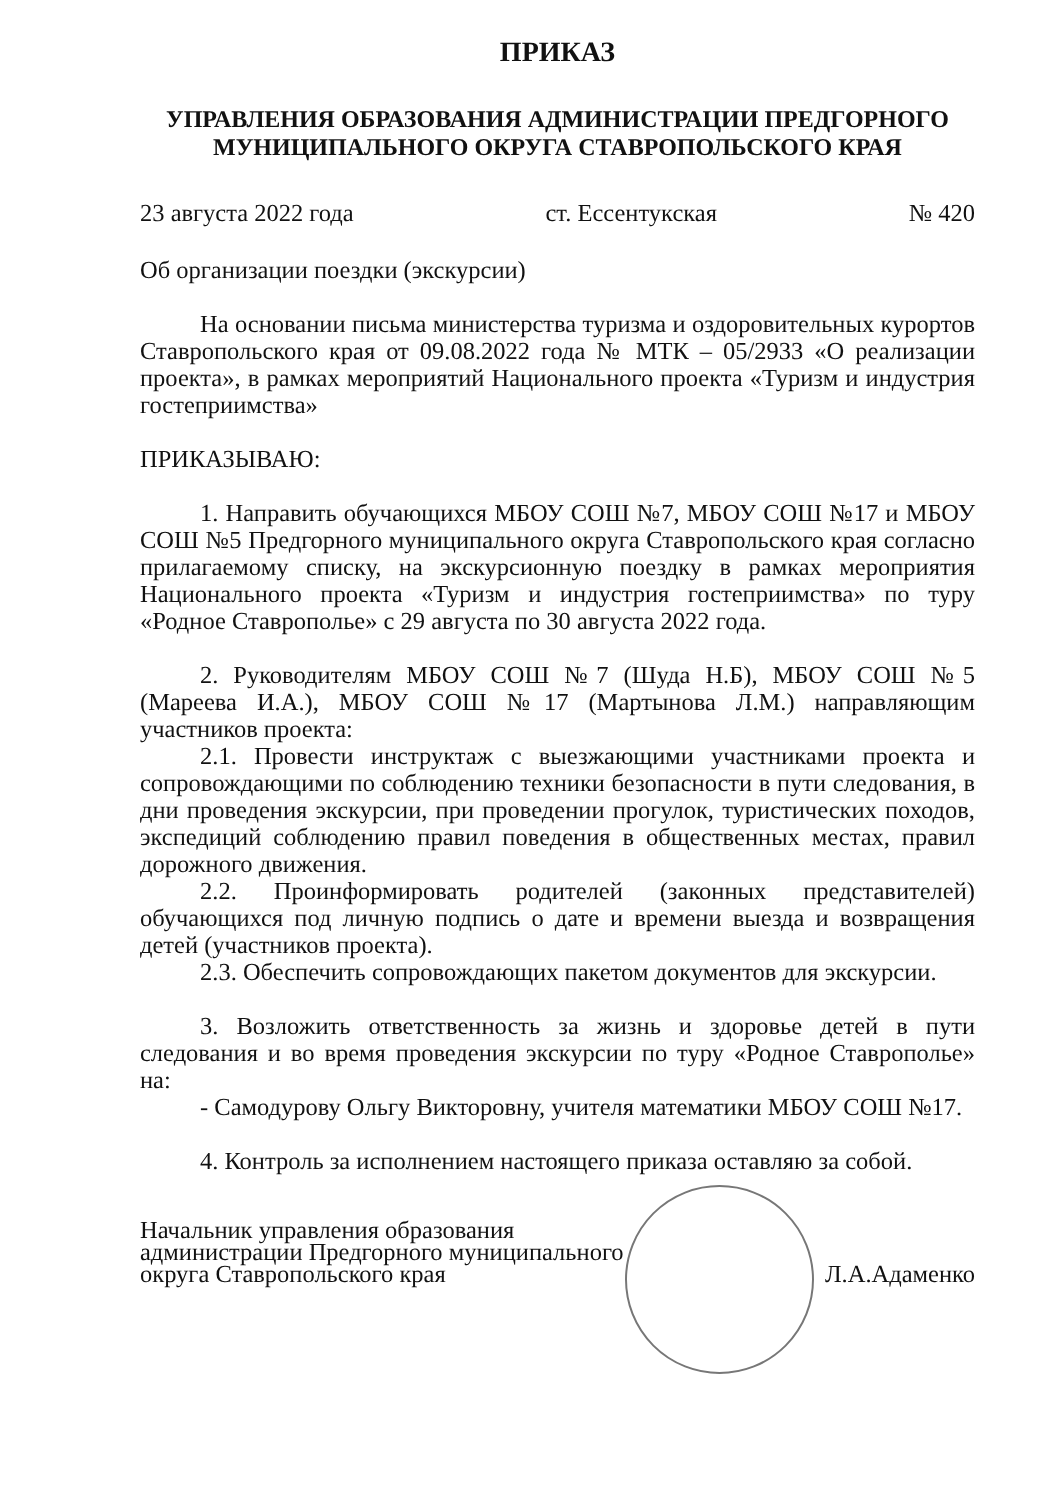ПРИКАЗ
УПРАВЛЕНИЯ ОБРАЗОВАНИЯ АДМИНИСТРАЦИИ ПРЕДГОРНОГО МУНИЦИПАЛЬНОГО ОКРУГА СТАВРОПОЛЬСКОГО КРАЯ
23 августа 2022 года ст. Ессентукская № 420
Об организации поездки (экскурсии)
На основании письма министерства туризма и оздоровительных курортов Ставропольского края от 09.08.2022 года № МТК – 05/2933 «О реализации проекта», в рамках мероприятий Национального проекта «Туризм и индустрия гостеприимства»
ПРИКАЗЫВАЮ:
1. Направить обучающихся МБОУ СОШ №7, МБОУ СОШ №17 и МБОУ СОШ №5 Предгорного муниципального округа Ставропольского края согласно прилагаемому списку, на экскурсионную поездку в рамках мероприятия Национального проекта «Туризм и индустрия гостеприимства» по туру «Родное Ставрополье» с 29 августа по 30 августа 2022 года.
2. Руководителям МБОУ СОШ №7 (Шуда Н.Б), МБОУ СОШ №5 (Мареева И.А.), МБОУ СОШ №17 (Мартынова Л.М.) направляющим участников проекта:
2.1. Провести инструктаж с выезжающими участниками проекта и сопровождающими по соблюдению техники безопасности в пути следования, в дни проведения экскурсии, при проведении прогулок, туристических походов, экспедиций соблюдению правил поведения в общественных местах, правил дорожного движения.
2.2. Проинформировать родителей (законных представителей) обучающихся под личную подпись о дате и времени выезда и возвращения детей (участников проекта).
2.3. Обеспечить сопровождающих пакетом документов для экскурсии.
3. Возложить ответственность за жизнь и здоровье детей в пути следования и во время проведения экскурсии по туру «Родное Ставрополье» на:
- Самодурову Ольгу Викторовну, учителя математики МБОУ СОШ №17.
4. Контроль за исполнением настоящего приказа оставляю за собой.
Начальник управления образования
администрации Предгорного муниципального
округа Ставропольского края
Л.А.Адаменко